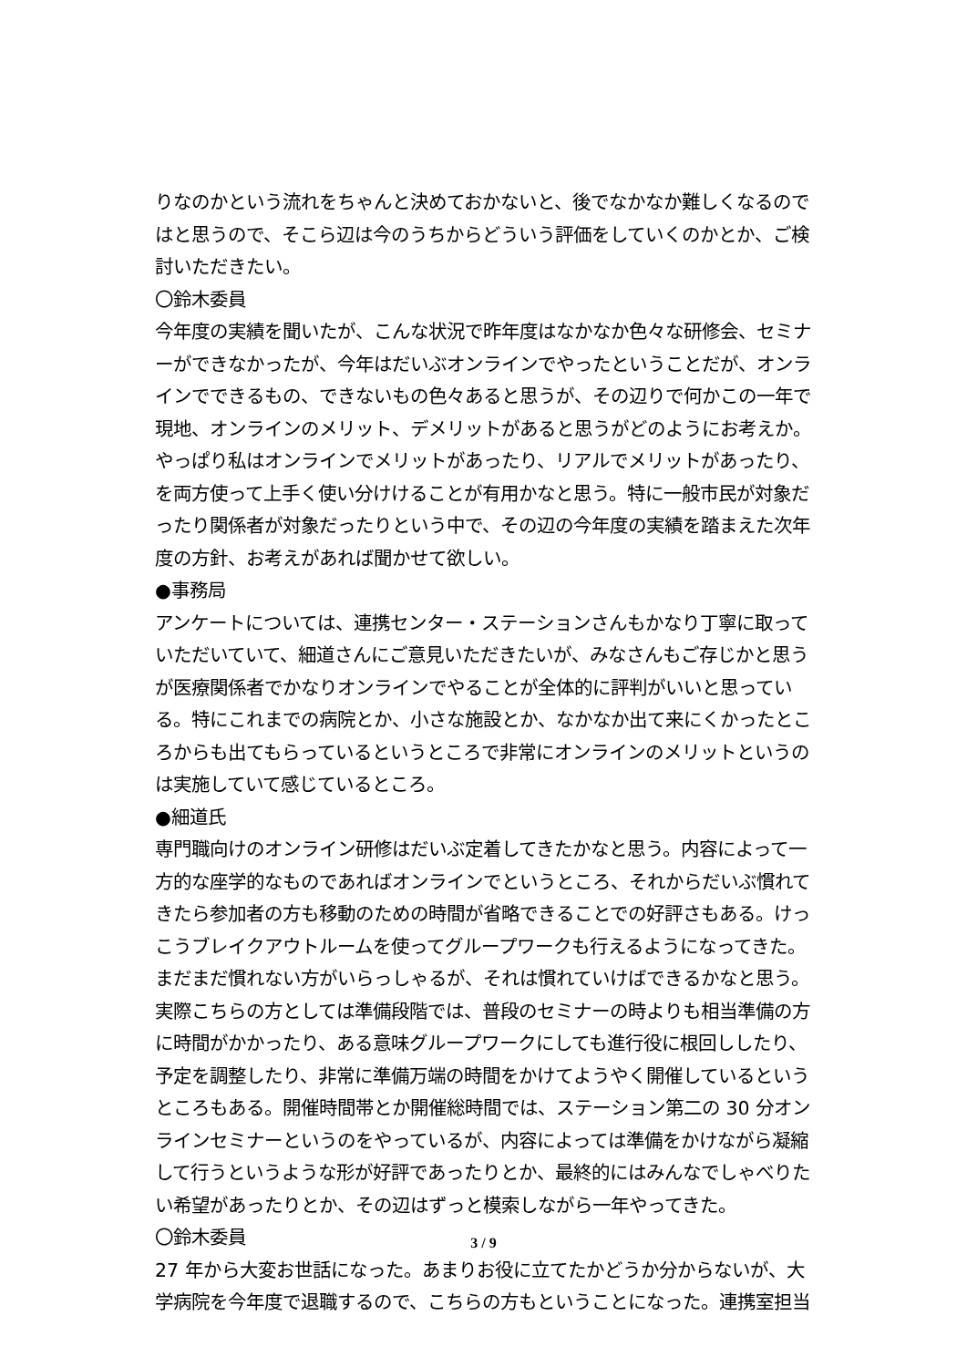りなのかという流れをちゃんと決めておかないと、後でなかなか難しくなるのではと思うので、そこら辺は今のうちからどういう評価をしていくのかとか、ご検討いただきたい。
〇鈴木委員
今年度の実績を聞いたが、こんな状況で昨年度はなかなか色々な研修会、セミナーができなかったが、今年はだいぶオンラインでやったということだが、オンラインでできるもの、できないもの色々あると思うが、その辺りで何かこの一年で現地、オンラインのメリット、デメリットがあると思うがどのようにお考えか。やっぱり私はオンラインでメリットがあったり、リアルでメリットがあったり、を両方使って上手く使い分けけることが有用かなと思う。特に一般市民が対象だったり関係者が対象だったりという中で、その辺の今年度の実績を踏まえた次年度の方針、お考えがあれば聞かせて欲しい。
●事務局
アンケートについては、連携センター・ステーションさんもかなり丁寧に取っていただいていて、細道さんにご意見いただきたいが、みなさんもご存じかと思うが医療関係者でかなりオンラインでやることが全体的に評判がいいと思っている。特にこれまでの病院とか、小さな施設とか、なかなか出て来にくかったところからも出てもらっているというところで非常にオンラインのメリットというのは実施していて感じているところ。
●細道氏
専門職向けのオンライン研修はだいぶ定着してきたかなと思う。内容によって一方的な座学的なものであればオンラインでというところ、それからだいぶ慣れてきたら参加者の方も移動のための時間が省略できることでの好評さもある。けっこうブレイクアウトルームを使ってグループワークも行えるようになってきた。まだまだ慣れない方がいらっしゃるが、それは慣れていけばできるかなと思う。実際こちらの方としては準備段階では、普段のセミナーの時よりも相当準備の方に時間がかかったり、ある意味グループワークにしても進行役に根回ししたり、予定を調整したり、非常に準備万端の時間をかけてようやく開催しているというところもある。開催時間帯とか開催総時間では、ステーション第二の 30 分オンラインセミナーというのをやっているが、内容によっては準備をかけながら凝縮して行うというような形が好評であったりとか、最終的にはみんなでしゃべりたい希望があったりとか、その辺はずっと模索しながら一年やってきた。
〇鈴木委員
27 年から大変お世話になった。あまりお役に立てたかどうか分からないが、大学病院を今年度で退職するので、こちらの方もということになった。連携室担当
3 / 9